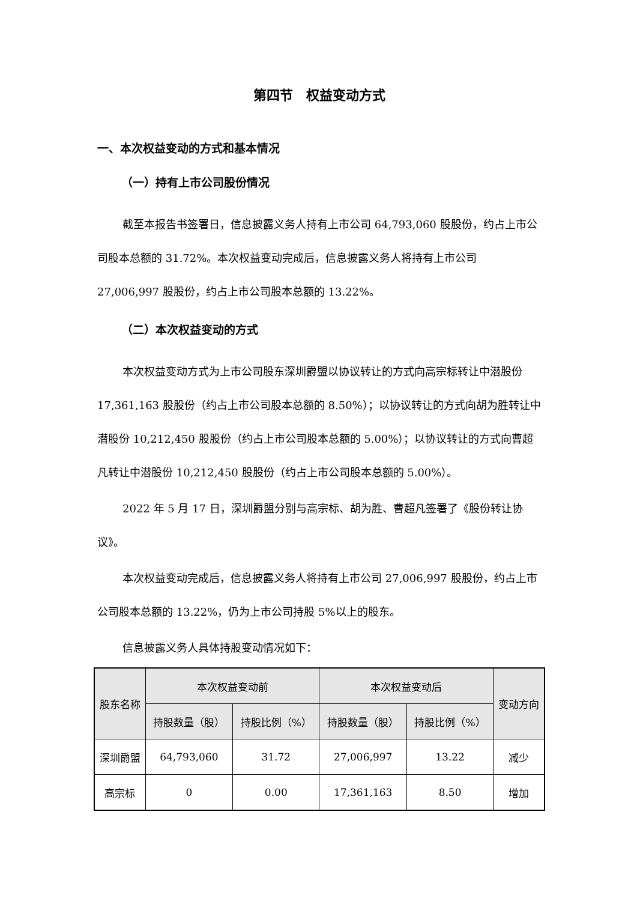第四节　权益变动方式
一、本次权益变动的方式和基本情况
（一）持有上市公司股份情况
截至本报告书签署日，信息披露义务人持有上市公司 64,793,060 股股份，约占上市公司股本总额的 31.72%。本次权益变动完成后，信息披露义务人将持有上市公司 27,006,997 股股份，约占上市公司股本总额的 13.22%。
（二）本次权益变动的方式
本次权益变动方式为上市公司股东深圳爵盟以协议转让的方式向高宗标转让中潜股份 17,361,163 股股份（约占上市公司股本总额的 8.50%）；以协议转让的方式向胡为胜转让中潜股份 10,212,450 股股份（约占上市公司股本总额的 5.00%）；以协议转让的方式向曹超凡转让中潜股份 10,212,450 股股份（约占上市公司股本总额的 5.00%）。
2022 年 5 月 17 日，深圳爵盟分别与高宗标、胡为胜、曹超凡签署了《股份转让协议》。
本次权益变动完成后，信息披露义务人将持有上市公司 27,006,997 股股份，约占上市公司股本总额的 13.22%，仍为上市公司持股 5%以上的股东。
信息披露义务人具体持股变动情况如下：
| 股东名称 | 本次权益变动前 | | 本次权益变动后 | | 变动方向 |
| --- | --- | --- | --- | --- | --- |
| | 持股数量（股） | 持股比例（%） | 持股数量（股） | 持股比例（%） | |
| 深圳爵盟 | 64,793,060 | 31.72 | 27,006,997 | 13.22 | 减少 |
| 高宗标 | 0 | 0.00 | 17,361,163 | 8.50 | 增加 |